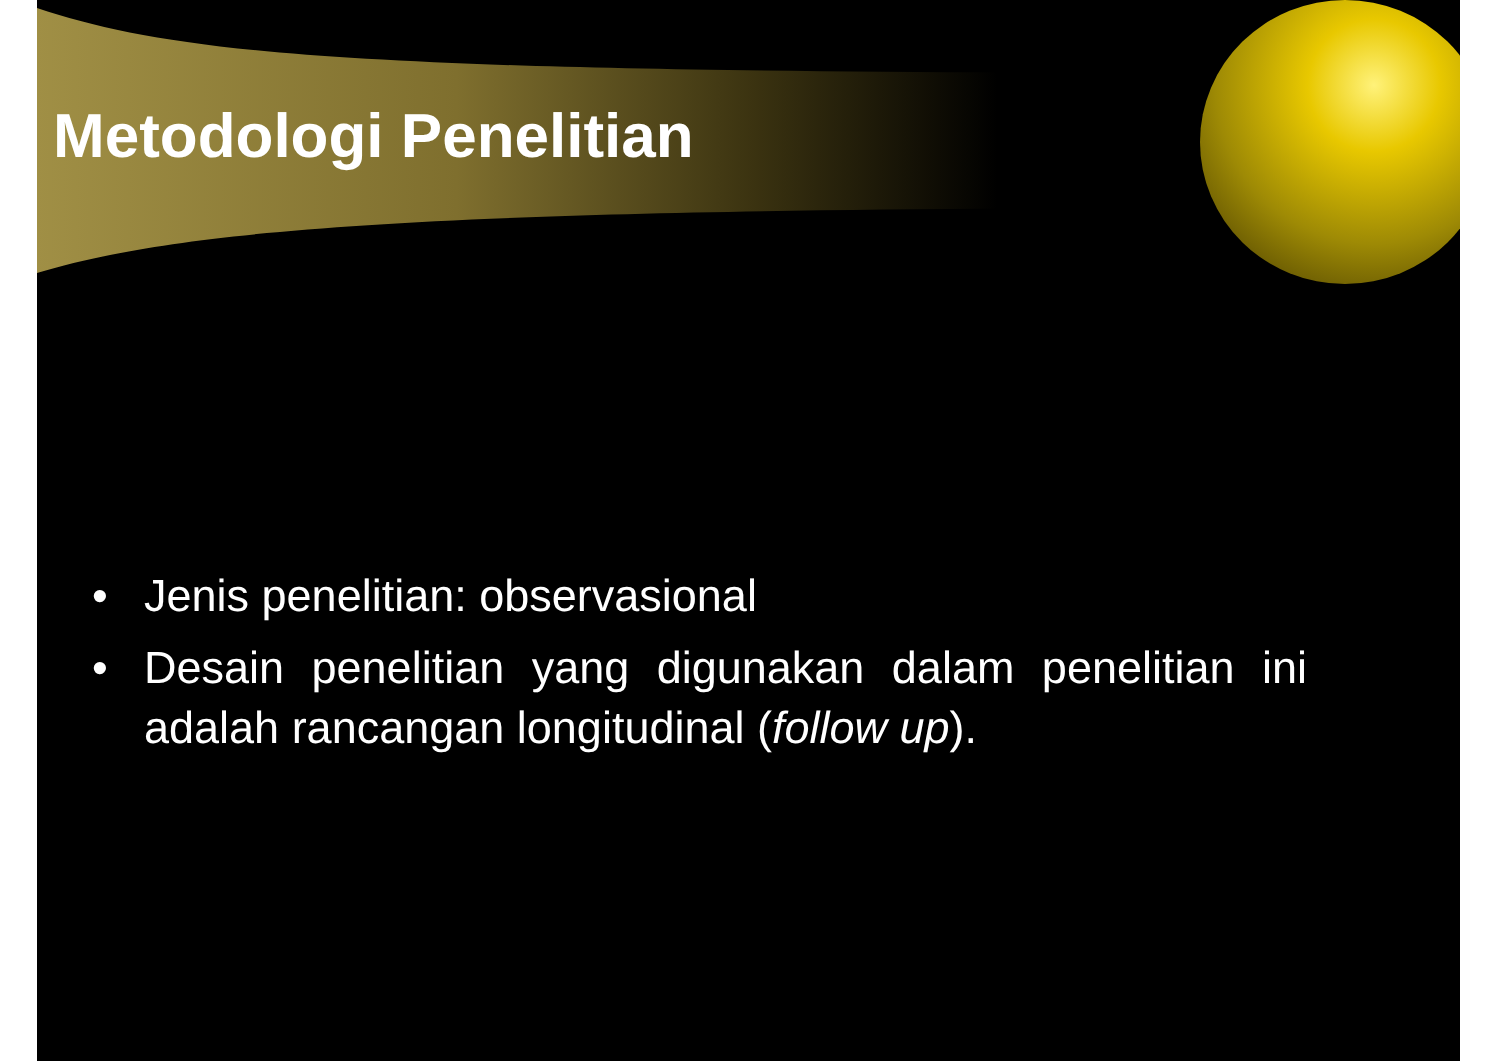Metodologi Penelitian
• Jenis penelitian: observasional
• Desain penelitian yang digunakan dalam penelitian ini adalah rancangan longitudinal (follow up).